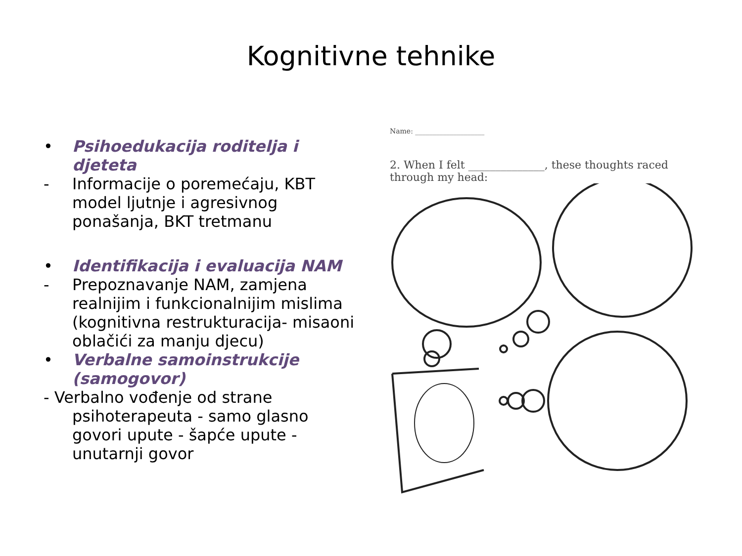Kognitivne tehnike
• Psihoedukacija roditelja i djeteta
- Informacije o poremećaju, KBT model ljutnje i agresivnog ponašanja, BKT tretmanu
• Identifikacija i evaluacija NAM
- Prepoznavanje NAM, zamjena realnijim i funkcionalnijim mislima (kognitivna restrukturacija- misaoni oblačići za manju djecu)
• Verbalne samoinstrukcije (samogovor)
- Verbalno vođenje od strane
psihoterapeuta - samo glasno govori upute - šapće upute - unutarnji govor
Name: ____________________
2. When I felt ______________, these thoughts raced through my head: